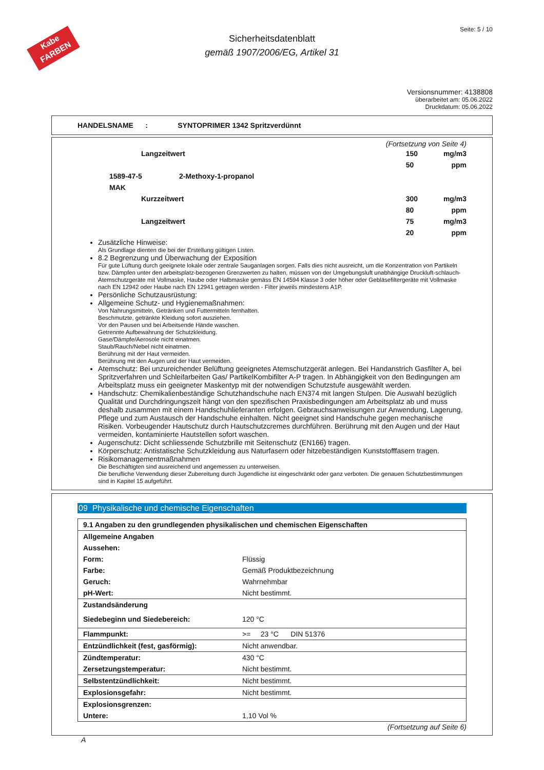Kabe
FARBEN
Seite: 5 / 10
Sicherheitsdatenblatt
gemäß 1907/2006/EG, Artikel 31
Versionsnummer: 4138808
überarbeitet am: 05.06.2022
Druckdatum: 05.06.2022
HANDELSNAME : SYNTOPRIMER 1342 Spritzverdünnt
(Fortsetzung von Seite 4)
| | Langzeitwert | | 150 | mg/m3 |
| | | | 50 | ppm |
| | 1589-47-5 | 2-Methoxy-1-propanol | | |
| | MAK | | | |
| | Kurzzeitwert | | 300 | mg/m3 |
| | | | 80 | ppm |
| | Langzeitwert | | 75 | mg/m3 |
| | | | 20 | ppm |
Zusätzliche Hinweise:
Als Grundlage dienten die bei der Erstellung gültigen Listen.
8.2 Begrenzung und Überwachung der Exposition
Für gute Lüftung durch geeignete lokale oder zentrale Sauganlagen sorgen. Falls dies nicht ausreicht, um die Konzentration von Partikeln bzw. Dämpfen unter den arbeitsplatz-bezogenen Grenzwerten zu halten, müssen von der Umgebungsluft unabhängige Druckluft-schlauch-Atemschutzgeräte mit Vollmaske, Haube oder Halbmaske gemäss EN 14594 Klasse 3 oder höher oder Gebläsefiltergeräte mit Vollmaske nach EN 12942 oder Haube nach EN 12941 getragen werden - Filter jeweils mindestens A1P.
Persönliche Schutzausrüstung:
Allgemeine Schutz- und Hygienemaßnahmen:
Von Nahrungsmitteln, Getränken und Futtermitteln fernhalten.
Beschmutzte, getränkte Kleidung sofort ausziehen.
Vor den Pausen und bei Arbeitsende Hände waschen.
Getrennte Aufbewahrung der Schutzkleidung.
Gase/Dämpfe/Aerosole nicht einatmen.
Staub/Rauch/Nebel nicht einatmen.
Berührung mit der Haut vermeiden.
Berührung mit den Augen und der Haut vermeiden.
Atemschutz: Bei unzureichender Belüftung geeignetes Atemschutzgerät anlegen. Bei Handanstrich Gasfilter A, bei Spritzverfahren und Schleifarbeiten Gas/ PartikelKombifilter A-P tragen. In Abhängigkeit von den Bedingungen am Arbeitsplatz muss ein geeigneter Maskentyp mit der notwendigen Schutzstufe ausgewählt werden.
Handschutz: Chemikalienbeständige Schutzhandschuhe nach EN374 mit langen Stulpen. Die Auswahl bezüglich Qualität und Durchdringungszeit hängt von den spezifischen Praxisbedingungen am Arbeitsplatz ab und muss deshalb zusammen mit einem Handschuhlieferanten erfolgen. Gebrauchsanweisungen zur Anwendung, Lagerung, Pflege und zum Austausch der Handschuhe einhalten. Nicht geeignet sind Handschuhe gegen mechanische Risiken. Vorbeugender Hautschutz durch Hautschutzcremes durchführen. Berührung mit den Augen und der Haut vermeiden, kontaminierte Hautstellen sofort waschen.
Augenschutz: Dicht schliessende Schutzbrille mit Seitenschutz (EN166) tragen.
Körperschutz: Antistatische Schutzkleidung aus Naturfasern oder hitzebeständigen Kunststofffasern tragen.
Risikomanagementmaßnahmen
Die Beschäftigten sind ausreichend und angemessen zu unterweisen.
Die berufliche Verwendung dieser Zubereitung durch Jugendliche ist eingeschränkt oder ganz verboten. Die genauen Schutzbestimmungen sind in Kapitel 15 aufgeführt.
09 Physikalische und chemische Eigenschaften
| 9.1 Angaben zu den grundlegenden physikalischen und chemischen Eigenschaften | |
| Allgemeine Angaben | |
| Aussehen: | |
| Form: | Flüssig |
| Farbe: | Gemäß Produktbezeichnung |
| Geruch: | Wahrnehmbar |
| pH-Wert: | Nicht bestimmt. |
| Zustandsänderung | |
| Siedebeginn und Siedebereich: | 120 °C |
| Flammpunkt: | >= 23 °C DIN 51376 |
| Entzündlichkeit (fest, gasförmig): | Nicht anwendbar. |
| Zündtemperatur: | 430 °C |
| Zersetzungstemperatur: | Nicht bestimmt. |
| Selbstentzündlichkeit: | Nicht bestimmt. |
| Explosionsgefahr: | Nicht bestimmt. |
| Explosionsgrenzen: | |
| Untere: | 1,10 Vol % |
(Fortsetzung auf Seite 6)
A